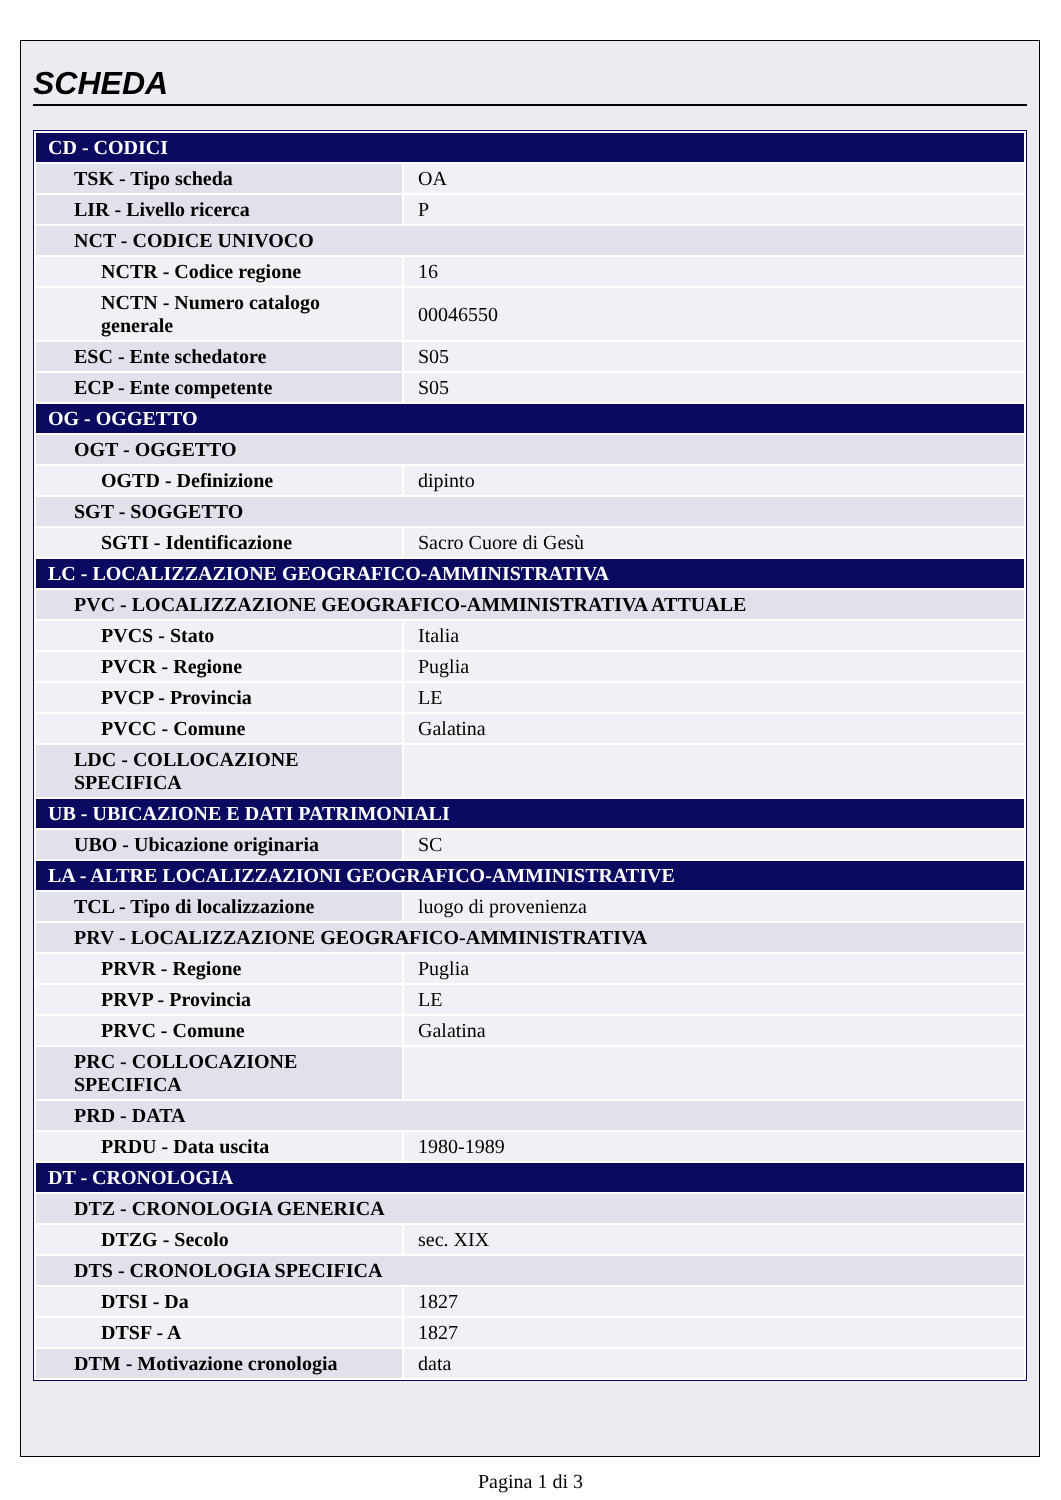SCHEDA
| CD - CODICI | |
| TSK - Tipo scheda | OA |
| LIR - Livello ricerca | P |
| NCT - CODICE UNIVOCO | |
| NCTR - Codice regione | 16 |
| NCTN - Numero catalogo generale | 00046550 |
| ESC - Ente schedatore | S05 |
| ECP - Ente competente | S05 |
| OG - OGGETTO | |
| OGT - OGGETTO | |
| OGTD - Definizione | dipinto |
| SGT - SOGGETTO | |
| SGTI - Identificazione | Sacro Cuore di Gesù |
| LC - LOCALIZZAZIONE GEOGRAFICO-AMMINISTRATIVA | |
| PVC - LOCALIZZAZIONE GEOGRAFICO-AMMINISTRATIVA ATTUALE | |
| PVCS - Stato | Italia |
| PVCR - Regione | Puglia |
| PVCP - Provincia | LE |
| PVCC - Comune | Galatina |
| LDC - COLLOCAZIONE SPECIFICA | |
| UB - UBICAZIONE E DATI PATRIMONIALI | |
| UBO - Ubicazione originaria | SC |
| LA - ALTRE LOCALIZZAZIONI GEOGRAFICO-AMMINISTRATIVE | |
| TCL - Tipo di localizzazione | luogo di provenienza |
| PRV - LOCALIZZAZIONE GEOGRAFICO-AMMINISTRATIVA | |
| PRVR - Regione | Puglia |
| PRVP - Provincia | LE |
| PRVC - Comune | Galatina |
| PRC - COLLOCAZIONE SPECIFICA | |
| PRD - DATA | |
| PRDU - Data uscita | 1980-1989 |
| DT - CRONOLOGIA | |
| DTZ - CRONOLOGIA GENERICA | |
| DTZG - Secolo | sec. XIX |
| DTS - CRONOLOGIA SPECIFICA | |
| DTSI - Da | 1827 |
| DTSF - A | 1827 |
| DTM - Motivazione cronologia | data |
Pagina 1 di 3